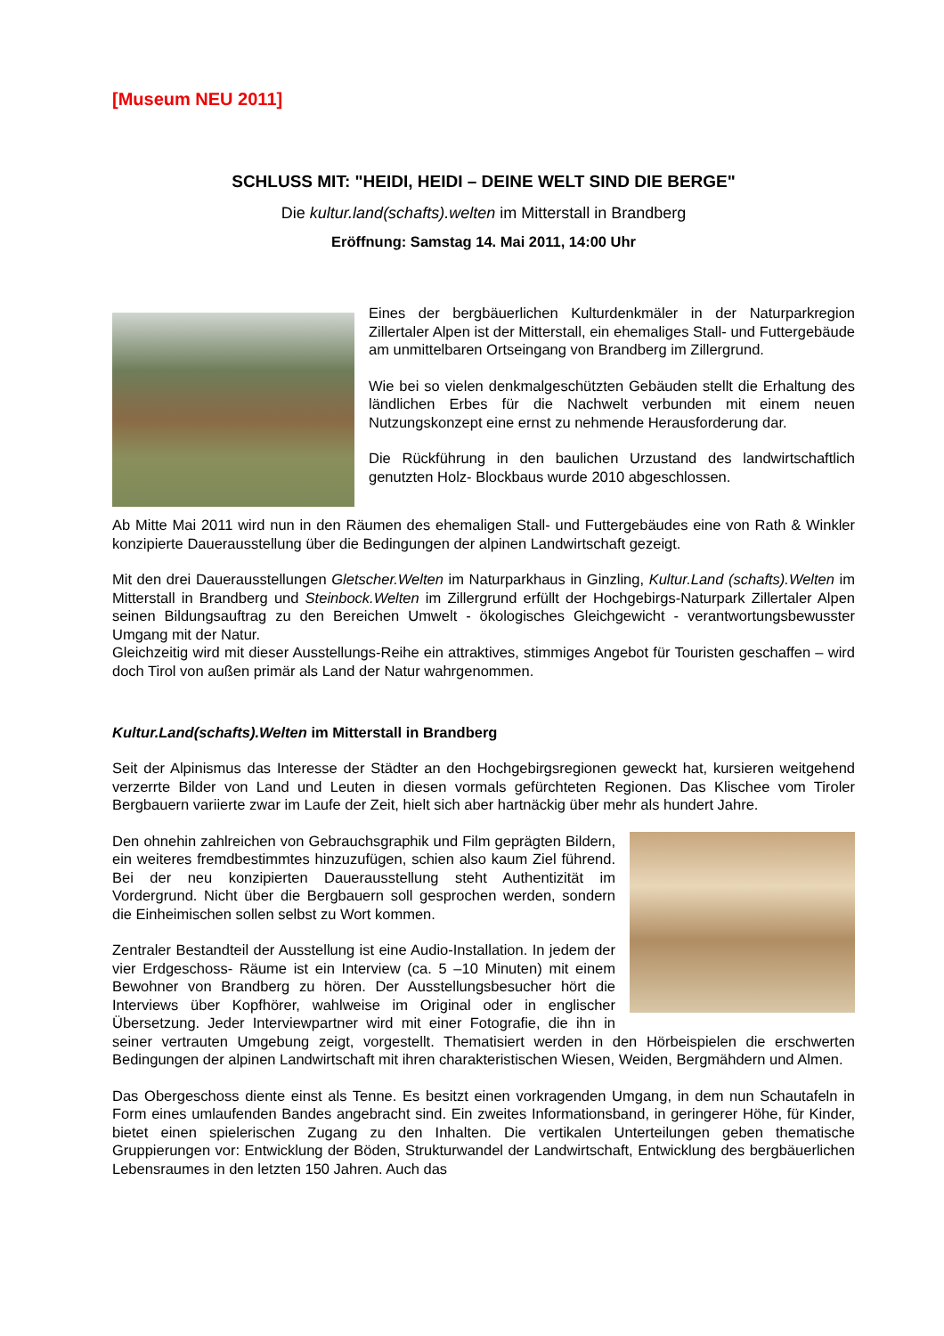[Museum NEU 2011]
SCHLUSS MIT: "HEIDI, HEIDI – DEINE WELT SIND DIE BERGE"
Die kultur.land(schafts).welten im Mitterstall in Brandberg
Eröffnung: Samstag 14. Mai 2011, 14:00 Uhr
Eines der bergbäuerlichen Kulturdenkmäler in der Naturparkregion Zillertaler Alpen ist der Mitterstall, ein ehemaliges Stall- und Futtergebäude am unmittelbaren Ortseingang von Brandberg im Zillergrund.
Wie bei so vielen denkmalgeschützten Gebäuden stellt die Erhaltung des ländlichen Erbes für die Nachwelt verbunden mit einem neuen Nutzungskonzept eine ernst zu nehmende Herausforderung dar.
Die Rückführung in den baulichen Urzustand des landwirtschaftlich genutzten Holz- Blockbaus wurde 2010 abgeschlossen.
Ab Mitte Mai 2011 wird nun in den Räumen des ehemaligen Stall- und Futtergebäudes eine von Rath & Winkler konzipierte Dauerausstellung über die Bedingungen der alpinen Landwirtschaft gezeigt.
Mit den drei Dauerausstellungen Gletscher.Welten im Naturparkhaus in Ginzling, Kultur.Land (schafts).Welten im Mitterstall in Brandberg und Steinbock.Welten im Zillergrund erfüllt der Hochgebirgs-Naturpark Zillertaler Alpen seinen Bildungsauftrag zu den Bereichen Umwelt - ökologisches Gleichgewicht - verantwortungsbewusster Umgang mit der Natur.
Gleichzeitig wird mit dieser Ausstellungs-Reihe ein attraktives, stimmiges Angebot für Touristen geschaffen – wird doch Tirol von außen primär als Land der Natur wahrgenommen.
Kultur.Land(schafts).Welten im Mitterstall in Brandberg
Seit der Alpinismus das Interesse der Städter an den Hochgebirgsregionen geweckt hat, kursieren weitgehend verzerrte Bilder von Land und Leuten in diesen vormals gefürchteten Regionen. Das Klischee vom Tiroler Bergbauern variierte zwar im Laufe der Zeit, hielt sich aber hartnäckig über mehr als hundert Jahre.
Den ohnehin zahlreichen von Gebrauchsgraphik und Film geprägten Bildern, ein weiteres fremdbestimmtes hinzuzufügen, schien also kaum Ziel führend. Bei der neu konzipierten Dauerausstellung steht Authentizität im Vordergrund. Nicht über die Bergbauern soll gesprochen werden, sondern die Einheimischen sollen selbst zu Wort kommen.
Zentraler Bestandteil der Ausstellung ist eine Audio-Installation. In jedem der vier Erdgeschoss- Räume ist ein Interview (ca. 5 –10 Minuten) mit einem Bewohner von Brandberg zu hören. Der Ausstellungsbesucher hört die Interviews über Kopfhörer, wahlweise im Original oder in englischer Übersetzung. Jeder Interviewpartner wird mit einer Fotografie, die ihn in seiner vertrauten Umgebung zeigt, vorgestellt. Thematisiert werden in den Hörbeispielen die erschwerten Bedingungen der alpinen Landwirtschaft mit ihren charakteristischen Wiesen, Weiden, Bergmähdern und Almen.
Das Obergeschoss diente einst als Tenne. Es besitzt einen vorkragenden Umgang, in dem nun Schautafeln in Form eines umlaufenden Bandes angebracht sind. Ein zweites Informationsband, in geringerer Höhe, für Kinder, bietet einen spielerischen Zugang zu den Inhalten. Die vertikalen Unterteilungen geben thematische Gruppierungen vor: Entwicklung der Böden, Strukturwandel der Landwirtschaft, Entwicklung des bergbäuerlichen Lebensraumes in den letzten 150 Jahren. Auch das